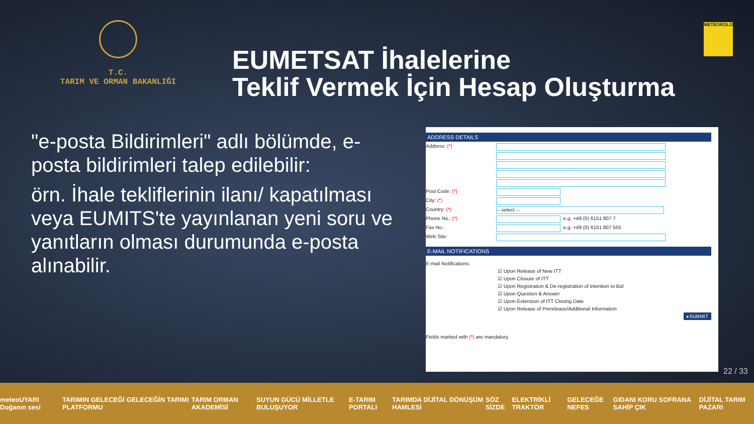T.C.
TARIM VE ORMAN BAKANLIĞI
EUMETSAT İhalelerine
Teklif Vermek İçin Hesap Oluşturma
METEOROLOJİ
"e-posta Bildirimleri" adlı bölümde, e-posta bildirimleri talep edilebilir:
örn. İhale tekliflerinin ilanı/ kapatılması veya EUMITS'te yayınlanan yeni soru ve yanıtların olması durumunda e-posta alınabilir.
ADDRESS DETAILS
Address: (*)
Post Code: (*)
City: (*)
Country: (*) -- select --
Phone No.: (*) e.g. +49 (0) 6151 807 7
Fax No.: e.g. +49 (0) 6151 807 555
Web Site:
E-MAIL NOTIFICATIONS
E-mail Notifications:
☑ Upon Release of New ITT
☑ Upon Closure of ITT
☑ Upon Registration & De-registration of Intention to Bid
☑ Upon Question & Answer
☑ Upon Extension of ITT Closing Date
☑ Upon Release of Prerelease/Additional Information
▸SUBMIT
Fields marked with (*) are mandatory.
22 / 33
meteoUYARI Doğanın sesi TARIMIN GELECEĞİ GELECEĞİN TARIMI PLATFORMU TARIM ORMAN AKADEMİSİ SUYUN GÜCÜ MİLLETLE BULUŞUYOR E-TARIM PORTALI TARIMDA DİJİTAL DÖNÜŞÜM HAMLESİ SÖZ SİZDE ELEKTRİKLİ TRAKTÖR GELECEĞE NEFES GIDANI KORU SOFRANA SAHİP ÇIK DİJİTAL TARIM PAZARI